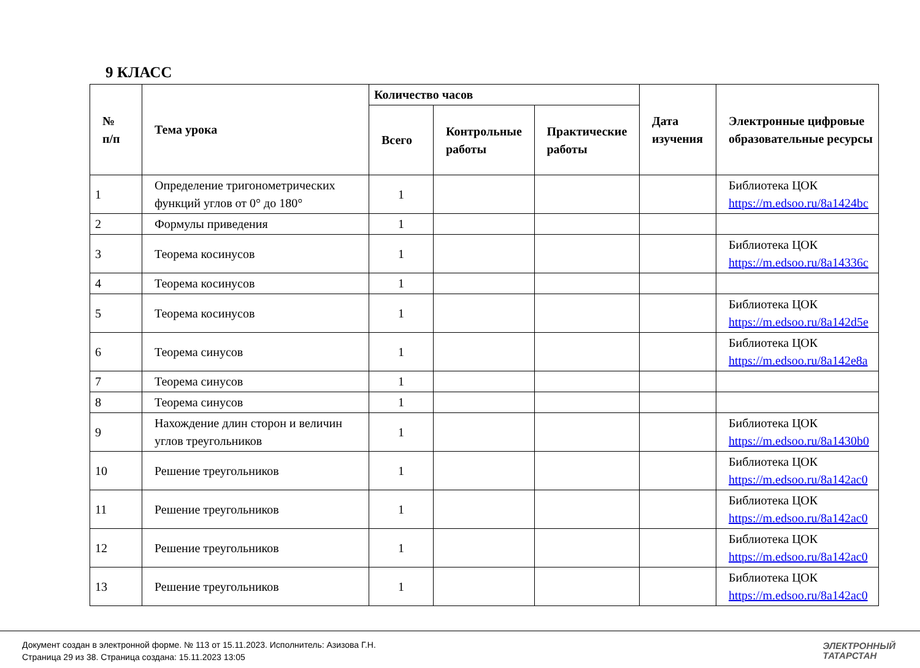9 КЛАСС
| № п/п | Тема урока | Количество часов | | | Дата изучения | Электронные цифровые образовательные ресурсы |
| --- | --- | --- | --- | --- | --- | --- |
| | | Всего | Контрольные работы | Практические работы | | |
| 1 | Определение тригонометрических функций углов от 0° до 180° | 1 | | | | Библиотека ЦОК https://m.edsoo.ru/8a1424bc |
| 2 | Формулы приведения | 1 | | | | |
| 3 | Теорема косинусов | 1 | | | | Библиотека ЦОК https://m.edsoo.ru/8a14336c |
| 4 | Теорема косинусов | 1 | | | | |
| 5 | Теорема косинусов | 1 | | | | Библиотека ЦОК https://m.edsoo.ru/8a142d5e |
| 6 | Теорема синусов | 1 | | | | Библиотека ЦОК https://m.edsoo.ru/8a142e8a |
| 7 | Теорема синусов | 1 | | | | |
| 8 | Теорема синусов | 1 | | | | |
| 9 | Нахождение длин сторон и величин углов треугольников | 1 | | | | Библиотека ЦОК https://m.edsoo.ru/8a1430b0 |
| 10 | Решение треугольников | 1 | | | | Библиотека ЦОК https://m.edsoo.ru/8a142ac0 |
| 11 | Решение треугольников | 1 | | | | Библиотека ЦОК https://m.edsoo.ru/8a142ac0 |
| 12 | Решение треугольников | 1 | | | | Библиотека ЦОК https://m.edsoo.ru/8a142ac0 |
| 13 | Решение треугольников | 1 | | | | Библиотека ЦОК https://m.edsoo.ru/8a142ac0 |
Документ создан в электронной форме. № 113 от 15.11.2023. Исполнитель: Азизова Г.Н.
Страница 29 из 38. Страница создана: 15.11.2023 13:05
ЭЛЕКТРОННЫЙ
ТАТАРСТАН